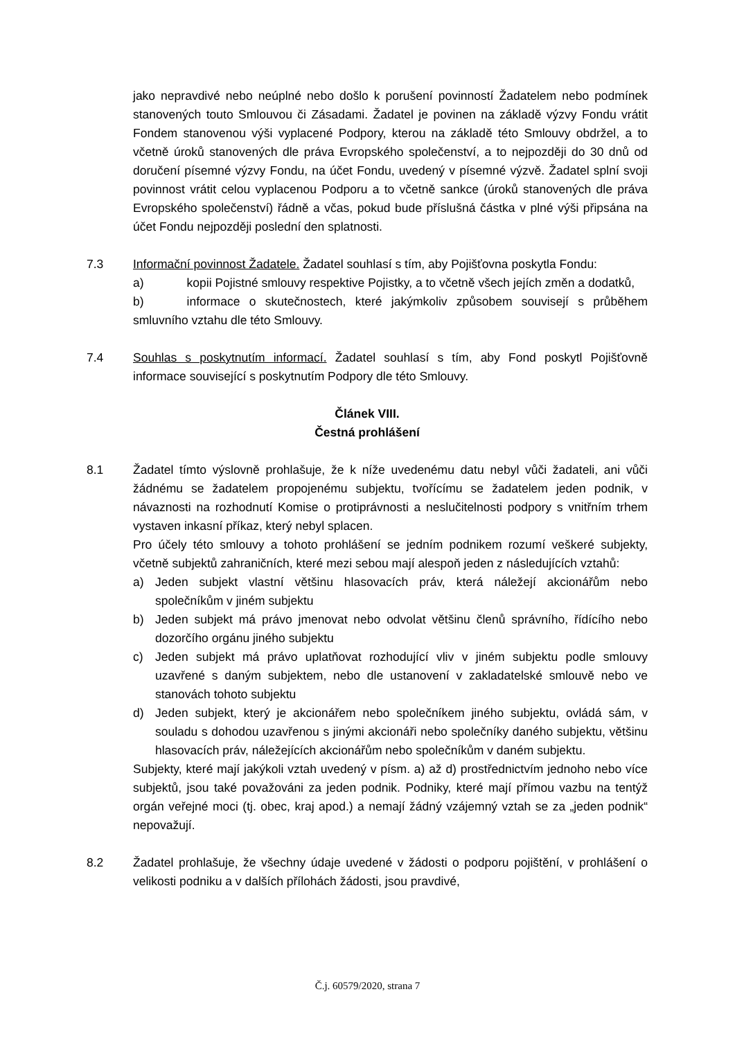jako nepravdivé nebo neúplné nebo došlo k porušení povinností Žadatelem nebo podmínek stanovených touto Smlouvou či Zásadami. Žadatel je povinen na základě výzvy Fondu vrátit Fondem stanovenou výši vyplacené Podpory, kterou na základě této Smlouvy obdržel, a to včetně úroků stanovených dle práva Evropského společenství, a to nejpozději do 30 dnů od doručení písemné výzvy Fondu, na účet Fondu, uvedený v písemné výzvě. Žadatel splní svoji povinnost vrátit celou vyplacenou Podporu a to včetně sankce (úroků stanovených dle práva Evropského společenství) řádně a včas, pokud bude příslušná částka v plné výši připsána na účet Fondu nejpozději poslední den splatnosti.
7.3 Informační povinnost Žadatele. Žadatel souhlasí s tím, aby Pojišťovna poskytla Fondu:
a) kopii Pojistné smlouvy respektive Pojistky, a to včetně všech jejích změn a dodatků,
b) informace o skutečnostech, které jakýmkoliv způsobem souvisejí s průběhem smluvního vztahu dle této Smlouvy.
7.4 Souhlas s poskytnutím informací. Žadatel souhlasí s tím, aby Fond poskytl Pojišťovně informace související s poskytnutím Podpory dle této Smlouvy.
Článek VIII.
Čestná prohlášení
8.1 Žadatel tímto výslovně prohlašuje, že k níže uvedenému datu nebyl vůči žadateli, ani vůči žádnému se žadatelem propojenému subjektu, tvořícímu se žadatelem jeden podnik, v návaznosti na rozhodnutí Komise o protiprávnosti a neslučitelnosti podpory s vnitřním trhem vystaven inkasní příkaz, který nebyl splacen.
Pro účely této smlouvy a tohoto prohlášení se jedním podnikem rozumí veškeré subjekty, včetně subjektů zahraničních, které mezi sebou mají alespoň jeden z následujících vztahů:
a) Jeden subjekt vlastní většinu hlasovacích práv, která náležejí akcionářům nebo společníkům v jiném subjektu
b) Jeden subjekt má právo jmenovat nebo odvolat většinu členů správního, řídícího nebo dozorčího orgánu jiného subjektu
c) Jeden subjekt má právo uplatňovat rozhodující vliv v jiném subjektu podle smlouvy uzavřené s daným subjektem, nebo dle ustanovení v zakladatelské smlouvě nebo ve stanovách tohoto subjektu
d) Jeden subjekt, který je akcionářem nebo společníkem jiného subjektu, ovládá sám, v souladu s dohodou uzavřenou s jinými akcionáři nebo společníky daného subjektu, většinu hlasovacích práv, náležejících akcionářům nebo společníkům v daném subjektu.
Subjekty, které mají jakýkoli vztah uvedený v písm. a) až d) prostřednictvím jednoho nebo více subjektů, jsou také považováni za jeden podnik. Podniky, které mají přímou vazbu na tentýž orgán veřejné moci (tj. obec, kraj apod.) a nemají žádný vzájemný vztah se za „jeden podnik“ nepovažují.
8.2 Žadatel prohlašuje, že všechny údaje uvedené v žádosti o podporu pojištění, v prohlášení o velikosti podniku a v dalších přílohách žádosti, jsou pravdivé,
Č.j. 60579/2020, strana 7